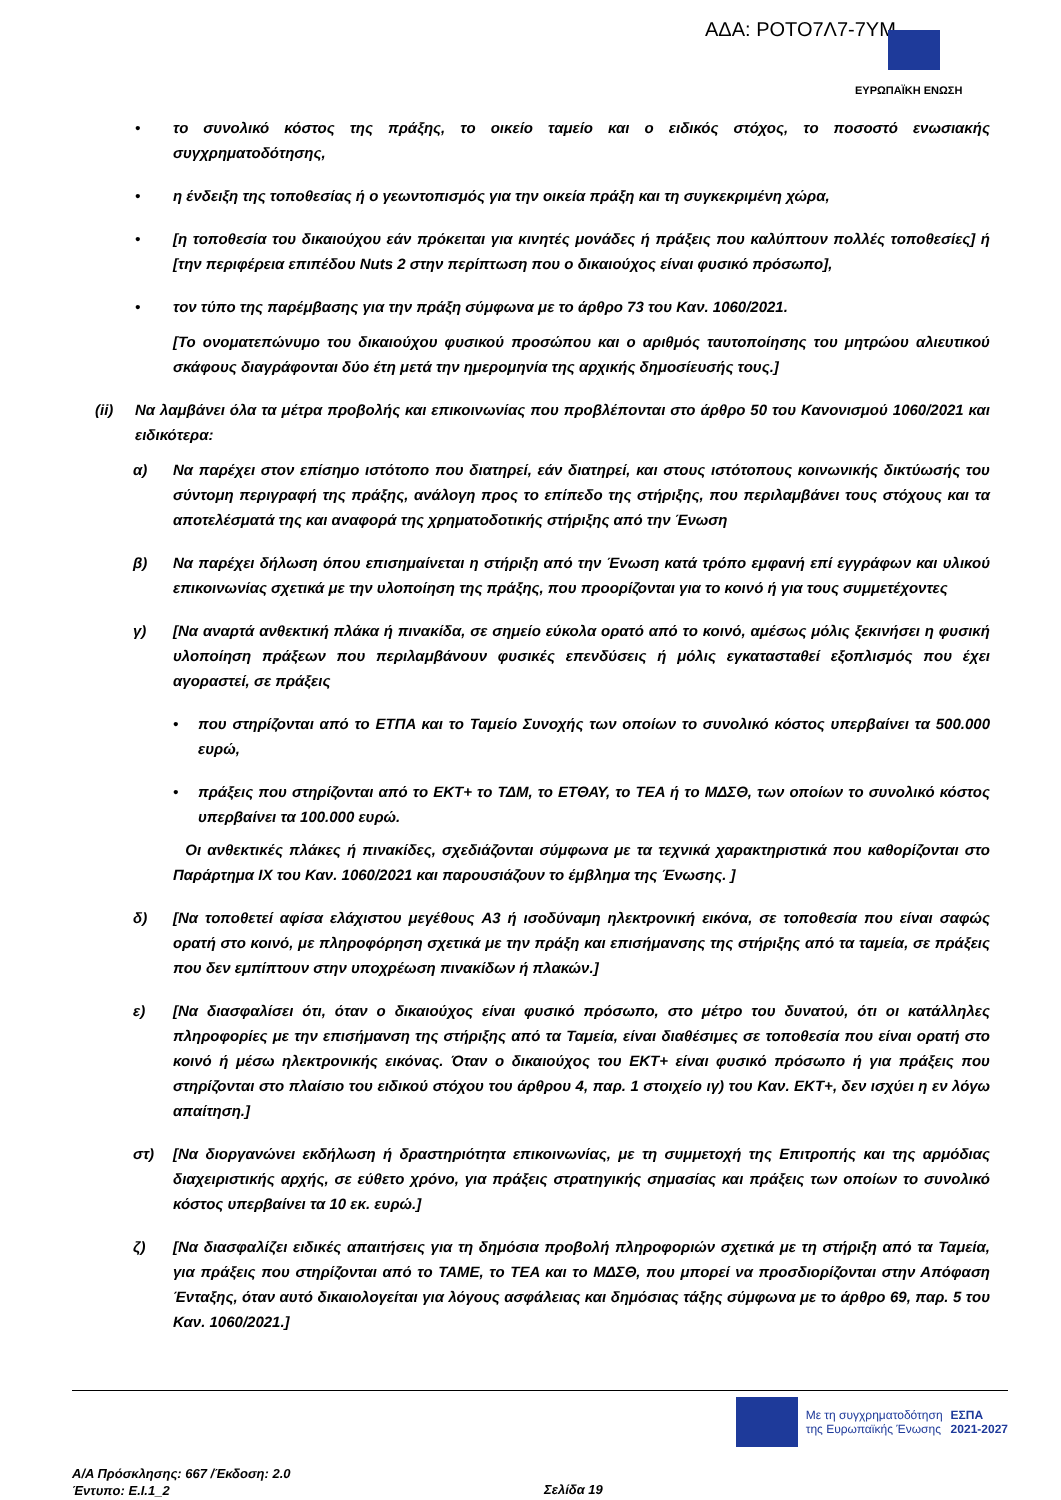ΑΔΑ: ΡΟΤΟ7Λ7-7ΥΜ
ΕΥΡΩΠΑΪΚΗ ΕΝΩΣΗ
• το συνολικό κόστος της πράξης, το οικείο ταμείο και ο ειδικός στόχος, το ποσοστό ενωσιακής συγχρηματοδότησης,
• η ένδειξη της τοποθεσίας ή ο γεωντοπισμός για την οικεία πράξη και τη συγκεκριμένη χώρα,
• [η τοποθεσία του δικαιούχου εάν πρόκειται για κινητές μονάδες ή πράξεις που καλύπτουν πολλές τοποθεσίες] ή [την περιφέρεια επιπέδου Nuts 2 στην περίπτωση που ο δικαιούχος είναι φυσικό πρόσωπο],
• τον τύπο της παρέμβασης για την πράξη σύμφωνα με το άρθρο 73 του Καν. 1060/2021.
[Το ονοματεπώνυμο του δικαιούχου φυσικού προσώπου και ο αριθμός ταυτοποίησης του μητρώου αλιευτικού σκάφους διαγράφονται δύο έτη μετά την ημερομηνία της αρχικής δημοσίευσής τους.]
(ii) Να λαμβάνει όλα τα μέτρα προβολής και επικοινωνίας που προβλέπονται στο άρθρο 50 του Κανονισμού 1060/2021 και ειδικότερα:
α) Να παρέχει στον επίσημο ιστότοπο που διατηρεί, εάν διατηρεί, και στους ιστότοπους κοινωνικής δικτύωσής του σύντομη περιγραφή της πράξης, ανάλογη προς το επίπεδο της στήριξης, που περιλαμβάνει τους στόχους και τα αποτελέσματά της και αναφορά της χρηματοδοτικής στήριξης από την Ένωση
β) Να παρέχει δήλωση όπου επισημαίνεται η στήριξη από την Ένωση κατά τρόπο εμφανή επί εγγράφων και υλικού επικοινωνίας σχετικά με την υλοποίηση της πράξης, που προορίζονται για το κοινό ή για τους συμμετέχοντες
γ) [Να αναρτά ανθεκτική πλάκα ή πινακίδα, σε σημείο εύκολα ορατό από το κοινό, αμέσως μόλις ξεκινήσει η φυσική υλοποίηση πράξεων που περιλαμβάνουν φυσικές επενδύσεις ή μόλις εγκατασταθεί εξοπλισμός που έχει αγοραστεί, σε πράξεις
• που στηρίζονται από το ΕΤΠΑ και το Ταμείο Συνοχής των οποίων το συνολικό κόστος υπερβαίνει τα 500.000 ευρώ,
• πράξεις που στηρίζονται από το ΕΚΤ+ το ΤΔΜ, το ΕΤΘΑΥ, το ΤΕΑ ή το ΜΔΣΘ, των οποίων το συνολικό κόστος υπερβαίνει τα 100.000 ευρώ.
Οι ανθεκτικές πλάκες ή πινακίδες, σχεδιάζονται σύμφωνα με τα τεχνικά χαρακτηριστικά που καθορίζονται στο Παράρτημα IX του Καν. 1060/2021 και παρουσιάζουν το έμβλημα της Ένωσης. ]
δ) [Να τοποθετεί αφίσα ελάχιστου μεγέθους A3 ή ισοδύναμη ηλεκτρονική εικόνα, σε τοποθεσία που είναι σαφώς ορατή στο κοινό, με πληροφόρηση σχετικά με την πράξη και επισήμανσης της στήριξης από τα ταμεία, σε πράξεις που δεν εμπίπτουν στην υποχρέωση πινακίδων ή πλακών.]
ε) [Να διασφαλίσει ότι, όταν ο δικαιούχος είναι φυσικό πρόσωπο, στο μέτρο του δυνατού, ότι οι κατάλληλες πληροφορίες με την επισήμανση της στήριξης από τα Ταμεία, είναι διαθέσιμες σε τοποθεσία που είναι ορατή στο κοινό ή μέσω ηλεκτρονικής εικόνας. Όταν ο δικαιούχος του ΕΚΤ+ είναι φυσικό πρόσωπο ή για πράξεις που στηρίζονται στο πλαίσιο του ειδικού στόχου του άρθρου 4, παρ. 1 στοιχείο ιγ) του Καν. ΕΚΤ+, δεν ισχύει η εν λόγω απαίτηση.]
στ) [Να διοργανώνει εκδήλωση ή δραστηριότητα επικοινωνίας, με τη συμμετοχή της Επιτροπής και της αρμόδιας διαχειριστικής αρχής, σε εύθετο χρόνο, για πράξεις στρατηγικής σημασίας και πράξεις των οποίων το συνολικό κόστος υπερβαίνει τα 10 εκ. ευρώ.]
ζ) [Να διασφαλίζει ειδικές απαιτήσεις για τη δημόσια προβολή πληροφοριών σχετικά με τη στήριξη από τα Ταμεία, για πράξεις που στηρίζονται από το ΤΑΜΕ, το ΤΕΑ και το ΜΔΣΘ, που μπορεί να προσδιορίζονται στην Απόφαση Ένταξης, όταν αυτό δικαιολογείται για λόγους ασφάλειας και δημόσιας τάξης σύμφωνα με το άρθρο 69, παρ. 5 του Καν. 1060/2021.]
Με τη συγχρηματοδότηση
της Ευρωπαϊκής Ένωσης
ΕΣΠΑ
2021-2027
Α/Α Πρόσκλησης: 667 /Έκδοση: 2.0
Έντυπο: Ε.Ι.1_2
Σελίδα 19